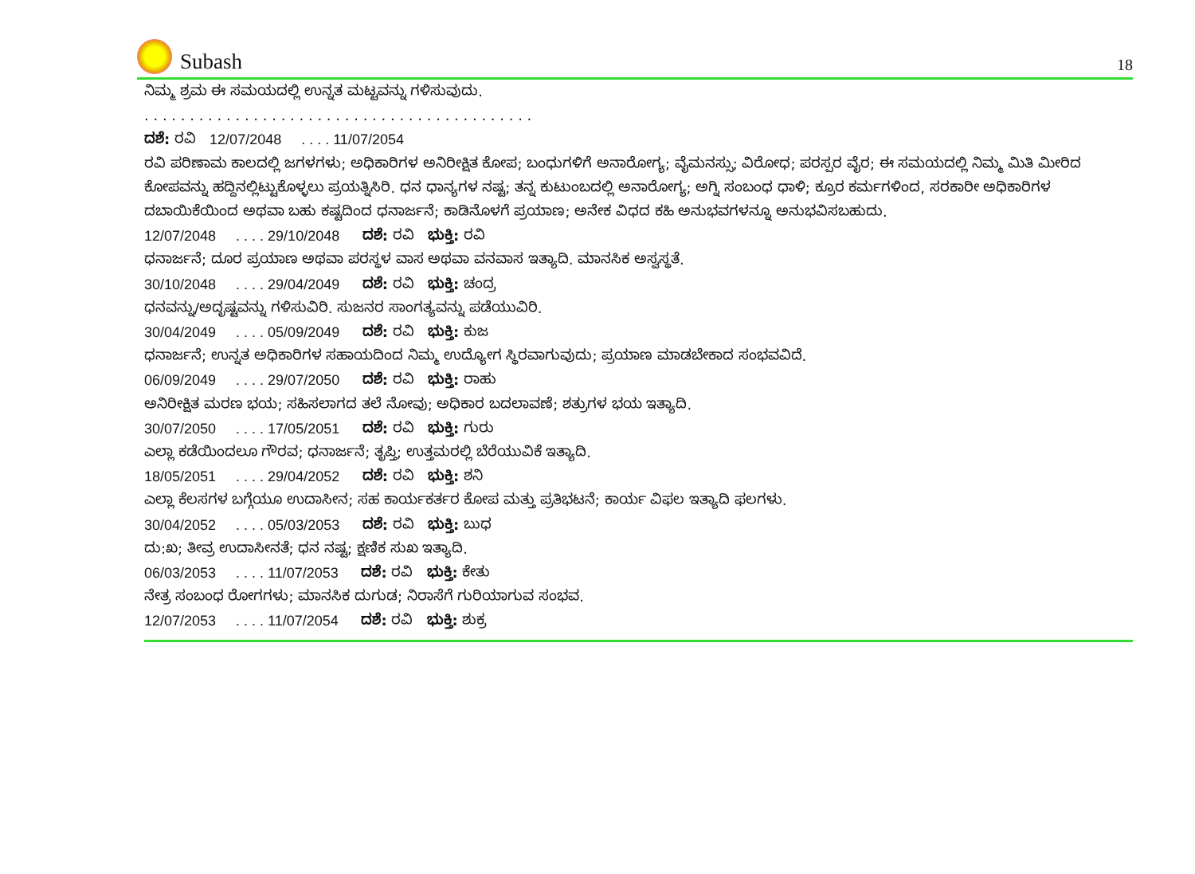Subash
18
ನಿಮ್ಮ ಶ್ರಮ ಈ ಸಮಯದಲ್ಲಿ ಉನ್ನತ ಮಟ್ಟವನ್ನು ಗಳಿಸುವುದು.
. . . . . . . . . . . . . . . . . . . . . . . . . . . . . . . . . . . . . . . . . . .
ದಶೆ: ರವಿ 12/07/2048 . . . . 11/07/2054
ರವಿ ಪರಿಣಾಮ ಕಾಲದಲ್ಲಿ ಜಗಳಗಳು; ಅಧಿಕಾರಿಗಳ ಅನಿರೀಕ್ಷಿತ ಕೋಪ; ಬಂಧುಗಳಿಗೆ ಅನಾರೋಗ್ಯ; ವೈಮನಸ್ಸು; ವಿರೋಧ; ಪರಸ್ಪರ ವೈರ; ಈ ಸಮಯದಲ್ಲಿ ನಿಮ್ಮ ಮಿತಿ ಮೀರಿದ ಕೋಪವನ್ನು ಹದ್ದಿನಲ್ಲಿಟ್ಟುಕೊಳ್ಳಲು ಪ್ರಯತ್ನಿಸಿರಿ. ಧನ ಧಾನ್ಯಗಳ ನಷ್ಟ; ತನ್ನ ಕುಟುಂಬದಲ್ಲಿ ಅನಾರೋಗ್ಯ; ಅಗ್ನಿ ಸಂಬಂಧ ಧಾಳಿ; ಕ್ರೂರ ಕರ್ಮಗಳಿಂದ, ಸರಕಾರೀ ಅಧಿಕಾರಿಗಳ ದಬಾಯಿಕೆಯಿಂದ ಅಥವಾ ಬಹು ಕಷ್ಟದಿಂದ ಧನಾರ್ಜನೆ; ಕಾಡಿನೊಳಗೆ ಪ್ರಯಾಣ; ಅನೇಕ ವಿಧದ ಕಹಿ ಅನುಭವಗಳನ್ನೂ ಅನುಭವಿಸಬಹುದು.
12/07/2048 . . . . 29/10/2048 ದಶೆ: ರವಿ ಭುಕ್ತಿ: ರವಿ
ಧನಾರ್ಜನೆ; ದೂರ ಪ್ರಯಾಣ ಅಥವಾ ಪರಸ್ಥಳ ವಾಸ ಅಥವಾ ವನವಾಸ ಇತ್ಯಾದಿ. ಮಾನಸಿಕ ಅಸ್ವಸ್ಥತೆ.
30/10/2048 . . . . 29/04/2049 ದಶೆ: ರವಿ ಭುಕ್ತಿ: ಚಂದ್ರ
ಧನವನ್ನು/ಅದೃಷ್ಟವನ್ನು ಗಳಿಸುವಿರಿ. ಸುಜನರ ಸಾಂಗತ್ಯವನ್ನು ಪಡೆಯುವಿರಿ.
30/04/2049 . . . . 05/09/2049 ದಶೆ: ರವಿ ಭುಕ್ತಿ: ಕುಜ
ಧನಾರ್ಜನೆ; ಉನ್ನತ ಅಧಿಕಾರಿಗಳ ಸಹಾಯದಿಂದ ನಿಮ್ಮ ಉದ್ಯೋಗ ಸ್ಥಿರವಾಗುವುದು; ಪ್ರಯಾಣ ಮಾಡಬೇಕಾದ ಸಂಭವವಿದೆ.
06/09/2049 . . . . 29/07/2050 ದಶೆ: ರವಿ ಭುಕ್ತಿ: ರಾಹು
ಅನಿರೀಕ್ಷಿತ ಮರಣ ಭಯ; ಸಹಿಸಲಾಗದ ತಲೆ ನೋವು; ಅಧಿಕಾರ ಬದಲಾವಣೆ; ಶತ್ರುಗಳ ಭಯ ಇತ್ಯಾದಿ.
30/07/2050 . . . . 17/05/2051 ದಶೆ: ರವಿ ಭುಕ್ತಿ: ಗುರು
ಎಲ್ಲಾ ಕಡೆಯಿಂದಲೂ ಗೌರವ; ಧನಾರ್ಜನೆ; ತೃಪ್ತಿ; ಉತ್ತಮರಲ್ಲಿ ಬೆರೆಯುವಿಕೆ ಇತ್ಯಾದಿ.
18/05/2051 . . . . 29/04/2052 ದಶೆ: ರವಿ ಭುಕ್ತಿ: ಶನಿ
ಎಲ್ಲಾ ಕೆಲಸಗಳ ಬಗ್ಗೆಯೂ ಉದಾಸೀನ; ಸಹ ಕಾರ್ಯಕರ್ತರ ಕೋಪ ಮತ್ತು ಪ್ರತಿಭಟನೆ; ಕಾರ್ಯ ವಿಫಲ ಇತ್ಯಾದಿ ಫಲಗಳು.
30/04/2052 . . . . 05/03/2053 ದಶೆ: ರವಿ ಭುಕ್ತಿ: ಬುಧ
ದು:ಖ; ತೀವ್ರ ಉದಾಸೀನತೆ; ಧನ ನಷ್ಟ; ಕ್ಷಣಿಕ ಸುಖ ಇತ್ಯಾದಿ.
06/03/2053 . . . . 11/07/2053 ದಶೆ: ರವಿ ಭುಕ್ತಿ: ಕೇತು
ನೇತ್ರ ಸಂಬಂಧ ರೋಗಗಳು; ಮಾನಸಿಕ ದುಗುಡ; ನಿರಾಸೆಗೆ ಗುರಿಯಾಗುವ ಸಂಭವ.
12/07/2053 . . . . 11/07/2054 ದಶೆ: ರವಿ ಭುಕ್ತಿ: ಶುಕ್ರ